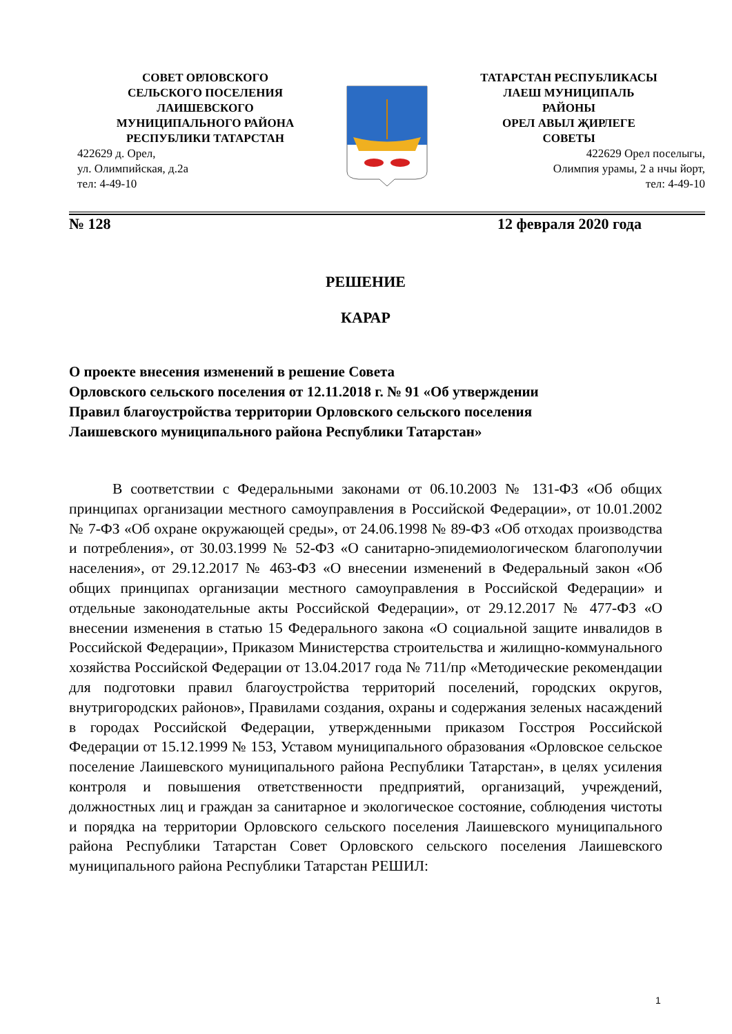СОВЕТ ОРЛОВСКОГО
СЕЛЬСКОГО ПОСЕЛЕНИЯ
ЛАИШЕВСКОГО
МУНИЦИПАЛЬНОГО РАЙОНА
РЕСПУБЛИКИ ТАТАРСТАН
422629 д. Орел,
ул. Олимпийская, д.2а
тел: 4-49-10
ТАТАРСТАН РЕСПУБЛИКАСЫ
ЛАЕШ МУНИЦИПАЛЬ
РАЙОНЫ
ОРЕЛ АВЫЛ ҖИРЛЕГЕ
СОВЕТЫ
422629 Орел поселыгы,
Олимпия урамы, 2 а нчы йорт,
тел: 4-49-10
№ 128 12 февраля 2020 года
РЕШЕНИЕ
КАРАР
О проекте внесения изменений в решение Совета
Орловского сельского поселения от 12.11.2018 г. № 91 «Об утверждении
Правил благоустройства территории Орловского сельского поселения
Лаишевского муниципального района Республики Татарстан»
В соответствии с Федеральными законами от 06.10.2003 № 131-ФЗ «Об общих принципах организации местного самоуправления в Российской Федерации», от 10.01.2002 № 7-ФЗ «Об охране окружающей среды», от 24.06.1998 № 89-ФЗ «Об отходах производства и потребления», от 30.03.1999 № 52-ФЗ «О санитарно-эпидемиологическом благополучии населения», от 29.12.2017 № 463-ФЗ «О внесении изменений в Федеральный закон «Об общих принципах организации местного самоуправления в Российской Федерации» и отдельные законодательные акты Российской Федерации», от 29.12.2017 № 477-ФЗ «О внесении изменения в статью 15 Федерального закона «О социальной защите инвалидов в Российской Федерации», Приказом Министерства строительства и жилищно-коммунального хозяйства Российской Федерации от 13.04.2017 года № 711/пр «Методические рекомендации для подготовки правил благоустройства территорий поселений, городских округов, внутригородских районов», Правилами создания, охраны и содержания зеленых насаждений в городах Российской Федерации, утвержденными приказом Госстроя Российской Федерации от 15.12.1999 № 153, Уставом муниципального образования «Орловское сельское поселение Лаишевского муниципального района Республики Татарстан», в целях усиления контроля и повышения ответственности предприятий, организаций, учреждений, должностных лиц и граждан за санитарное и экологическое состояние, соблюдения чистоты и порядка на территории Орловского сельского поселения Лаишевского муниципального района Республики Татарстан Совет Орловского сельского поселения Лаишевского муниципального района Республики Татарстан РЕШИЛ:
1